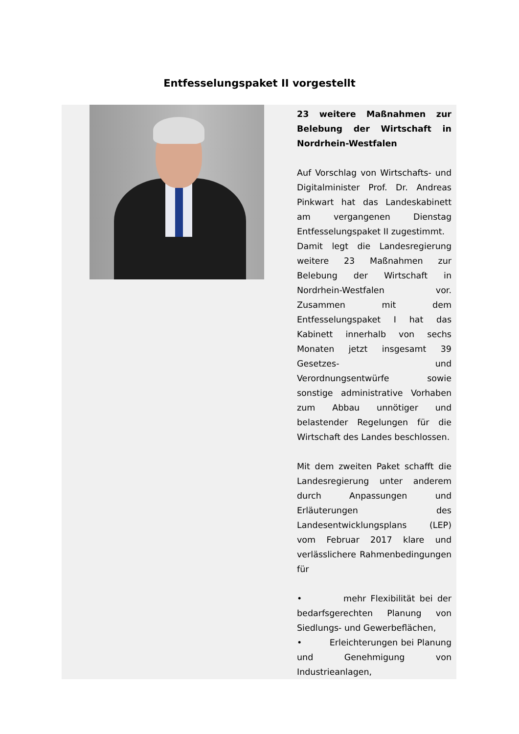Entfesselungspaket II vorgestellt
23 weitere Maßnahmen zur Belebung der Wirtschaft in Nordrhein-Westfalen
Auf Vorschlag von Wirtschafts- und Digitalminister Prof. Dr. Andreas Pinkwart hat das Landeskabinett am vergangenen Dienstag Entfesselungspaket II zugestimmt.
Damit legt die Landesregierung weitere 23 Maßnahmen zur Belebung der Wirtschaft in Nordrhein-Westfalen vor. Zusammen mit dem Entfesselungspaket I hat das Kabinett innerhalb von sechs Monaten jetzt insgesamt 39 Gesetzes- und Verordnungsentwürfe sowie sonstige administrative Vorhaben zum Abbau unnötiger und belastender Regelungen für die Wirtschaft des Landes beschlossen.
Mit dem zweiten Paket schafft die Landesregierung unter anderem durch Anpassungen und Erläuterungen des Landesentwicklungsplans (LEP) vom Februar 2017 klare und verlässlichere Rahmenbedingungen für
• mehr Flexibilität bei der bedarfsgerechten Planung von Siedlungs- und Gewerbeflächen,
• Erleichterungen bei Planung und Genehmigung von Industrieanlagen,